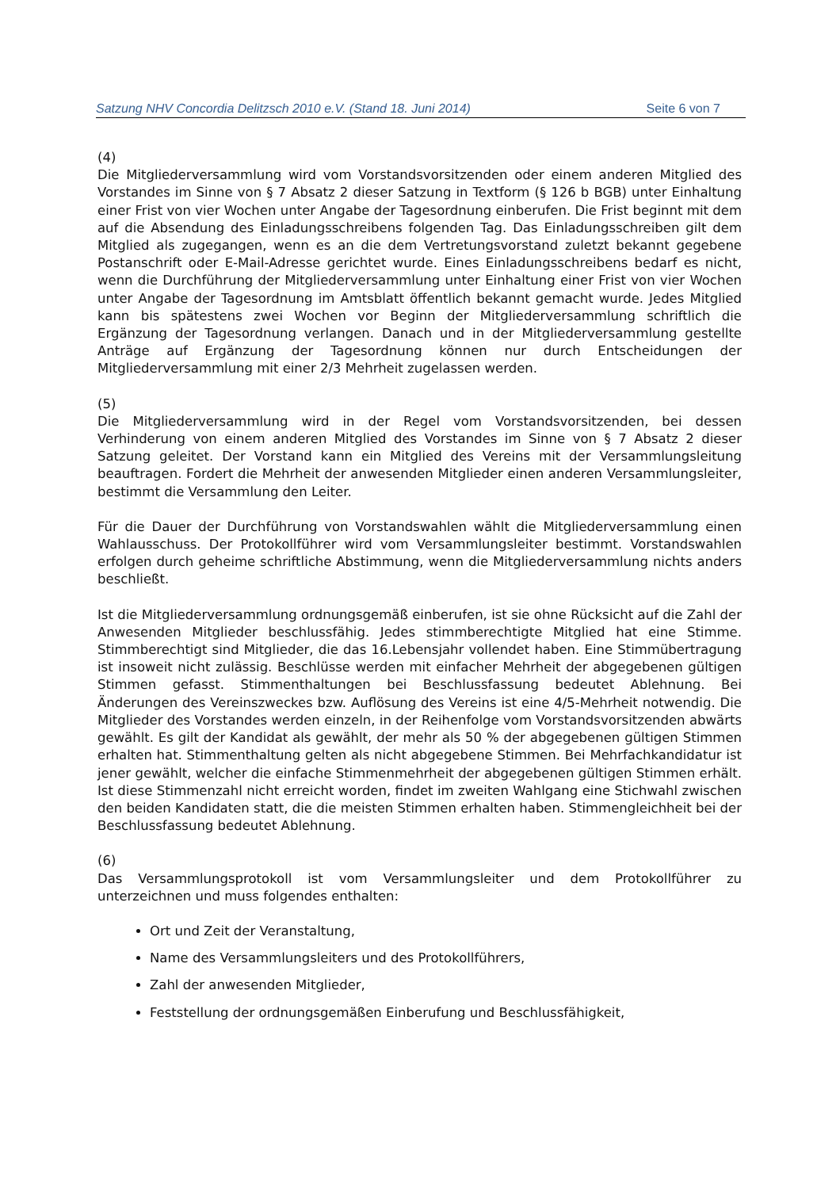Satzung NHV Concordia Delitzsch 2010 e.V. (Stand 18. Juni 2014) Seite 6 von 7
(4)
Die Mitgliederversammlung wird vom Vorstandsvorsitzenden oder einem anderen Mitglied des Vorstandes im Sinne von § 7 Absatz 2 dieser Satzung in Textform (§ 126 b BGB) unter Einhaltung einer Frist von vier Wochen unter Angabe der Tagesordnung einberufen. Die Frist beginnt mit dem auf die Absendung des Einladungsschreibens folgenden Tag. Das Einladungsschreiben gilt dem Mitglied als zugegangen, wenn es an die dem Vertretungsvorstand zuletzt bekannt gegebene Postanschrift oder E-Mail-Adresse gerichtet wurde. Eines Einladungsschreibens bedarf es nicht, wenn die Durchführung der Mitgliederversammlung unter Einhaltung einer Frist von vier Wochen unter Angabe der Tagesordnung im Amtsblatt öffentlich bekannt gemacht wurde. Jedes Mitglied kann bis spätestens zwei Wochen vor Beginn der Mitgliederversammlung schriftlich die Ergänzung der Tagesordnung verlangen. Danach und in der Mitgliederversammlung gestellte Anträge auf Ergänzung der Tagesordnung können nur durch Entscheidungen der Mitgliederversammlung mit einer 2/3 Mehrheit zugelassen werden.
(5)
Die Mitgliederversammlung wird in der Regel vom Vorstandsvorsitzenden, bei dessen Verhinderung von einem anderen Mitglied des Vorstandes im Sinne von § 7 Absatz 2 dieser Satzung geleitet. Der Vorstand kann ein Mitglied des Vereins mit der Versammlungsleitung beauftragen. Fordert die Mehrheit der anwesenden Mitglieder einen anderen Versammlungsleiter, bestimmt die Versammlung den Leiter.
Für die Dauer der Durchführung von Vorstandswahlen wählt die Mitgliederversammlung einen Wahlausschuss. Der Protokollführer wird vom Versammlungsleiter bestimmt. Vorstandswahlen erfolgen durch geheime schriftliche Abstimmung, wenn die Mitgliederversammlung nichts anders beschließt.
Ist die Mitgliederversammlung ordnungsgemäß einberufen, ist sie ohne Rücksicht auf die Zahl der Anwesenden Mitglieder beschlussfähig. Jedes stimmberechtigte Mitglied hat eine Stimme. Stimmberechtigt sind Mitglieder, die das 16.Lebensjahr vollendet haben. Eine Stimmübertragung ist insoweit nicht zulässig. Beschlüsse werden mit einfacher Mehrheit der abgegebenen gültigen Stimmen gefasst. Stimmenthaltungen bei Beschlussfassung bedeutet Ablehnung. Bei Änderungen des Vereinszweckes bzw. Auflösung des Vereins ist eine 4/5-Mehrheit notwendig. Die Mitglieder des Vorstandes werden einzeln, in der Reihenfolge vom Vorstandsvorsitzenden abwärts gewählt. Es gilt der Kandidat als gewählt, der mehr als 50 % der abgegebenen gültigen Stimmen erhalten hat. Stimmenthaltung gelten als nicht abgegebene Stimmen. Bei Mehrfachkandidatur ist jener gewählt, welcher die einfache Stimmenmehrheit der abgegebenen gültigen Stimmen erhält. Ist diese Stimmenzahl nicht erreicht worden, findet im zweiten Wahlgang eine Stichwahl zwischen den beiden Kandidaten statt, die die meisten Stimmen erhalten haben. Stimmengleichheit bei der Beschlussfassung bedeutet Ablehnung.
(6)
Das Versammlungsprotokoll ist vom Versammlungsleiter und dem Protokollführer zu unterzeichnen und muss folgendes enthalten:
Ort und Zeit der Veranstaltung,
Name des Versammlungsleiters und des Protokollführers,
Zahl der anwesenden Mitglieder,
Feststellung der ordnungsgemäßen Einberufung und Beschlussfähigkeit,